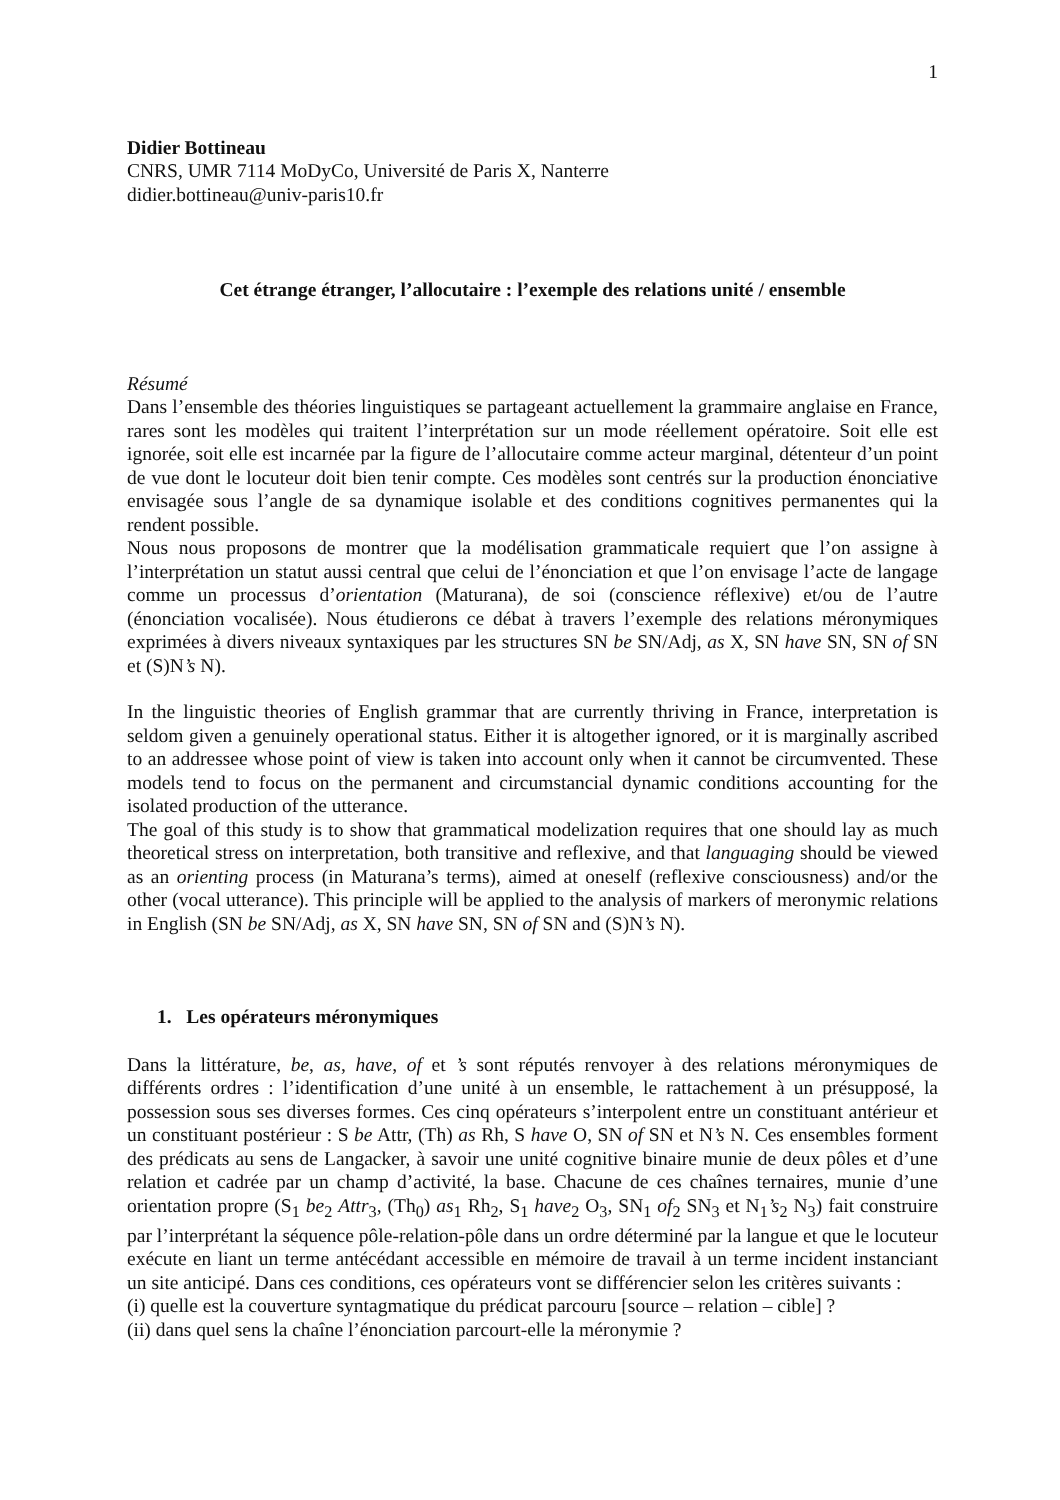1
Didier Bottineau
CNRS, UMR 7114 MoDyCo, Université de Paris X, Nanterre
didier.bottineau@univ-paris10.fr
Cet étrange étranger, l’allocutaire : l’exemple des relations unité / ensemble
Résumé
Dans l’ensemble des théories linguistiques se partageant actuellement la grammaire anglaise en France, rares sont les modèles qui traitent l’interprétation sur un mode réellement opératoire. Soit elle est ignorée, soit elle est incarnée par la figure de l’allocutaire comme acteur marginal, détenteur d’un point de vue dont le locuteur doit bien tenir compte. Ces modèles sont centrés sur la production énonciative envisagée sous l’angle de sa dynamique isolable et des conditions cognitives permanentes qui la rendent possible.
Nous nous proposons de montrer que la modélisation grammaticale requiert que l’on assigne à l’interprétation un statut aussi central que celui de l’énonciation et que l’on envisage l’acte de langage comme un processus d’orientation (Maturana), de soi (conscience réflexive) et/ou de l’autre (énonciation vocalisée). Nous étudierons ce débat à travers l’exemple des relations méronymiques exprimées à divers niveaux syntaxiques par les structures SN be SN/Adj, as X, SN have SN, SN of SN et (S)N’s N).
In the linguistic theories of English grammar that are currently thriving in France, interpretation is seldom given a genuinely operational status. Either it is altogether ignored, or it is marginally ascribed to an addressee whose point of view is taken into account only when it cannot be circumvented. These models tend to focus on the permanent and circumstancial dynamic conditions accounting for the isolated production of the utterance.
The goal of this study is to show that grammatical modelization requires that one should lay as much theoretical stress on interpretation, both transitive and reflexive, and that languaging should be viewed as an orienting process (in Maturana’s terms), aimed at oneself (reflexive consciousness) and/or the other (vocal utterance). This principle will be applied to the analysis of markers of meronymic relations in English (SN be SN/Adj, as X, SN have SN, SN of SN and (S)N’s N).
1. Les opérateurs méronymiques
Dans la littérature, be, as, have, of et ’s sont réputés renvoyer à des relations méronymiques de différents ordres : l’identification d’une unité à un ensemble, le rattachement à un présupposé, la possession sous ses diverses formes. Ces cinq opérateurs s’interpolent entre un constituant antérieur et un constituant postérieur : S be Attr, (Th) as Rh, S have O, SN of SN et N’s N. Ces ensembles forment des prédicats au sens de Langacker, à savoir une unité cognitive binaire munie de deux pôles et d’une relation et cadrée par un champ d’activité, la base. Chacune de ces chaînes ternaires, munie d’une orientation propre (S<sub>1</sub> be<sub>2</sub> Attr<sub>3</sub>, (Th<sub>0</sub>) as<sub>1</sub> Rh<sub>2</sub>, S<sub>1</sub> have<sub>2</sub> O<sub>3</sub>, SN<sub>1</sub> of<sub>2</sub> SN<sub>3</sub> et N<sub>1</sub>’s<sub>2</sub> N<sub>3</sub>) fait construire par l’interprétant la séquence pôle-relation-pôle dans un ordre déterminé par la langue et que le locuteur exécute en liant un terme antécédant accessible en mémoire de travail à un terme incident instanciant un site anticipé. Dans ces conditions, ces opérateurs vont se différencier selon les critères suivants :
(i) quelle est la couverture syntagmatique du prédicat parcouru [source – relation – cible] ?
(ii) dans quel sens la chaîne l’énonciation parcourt-elle la méronymie ?